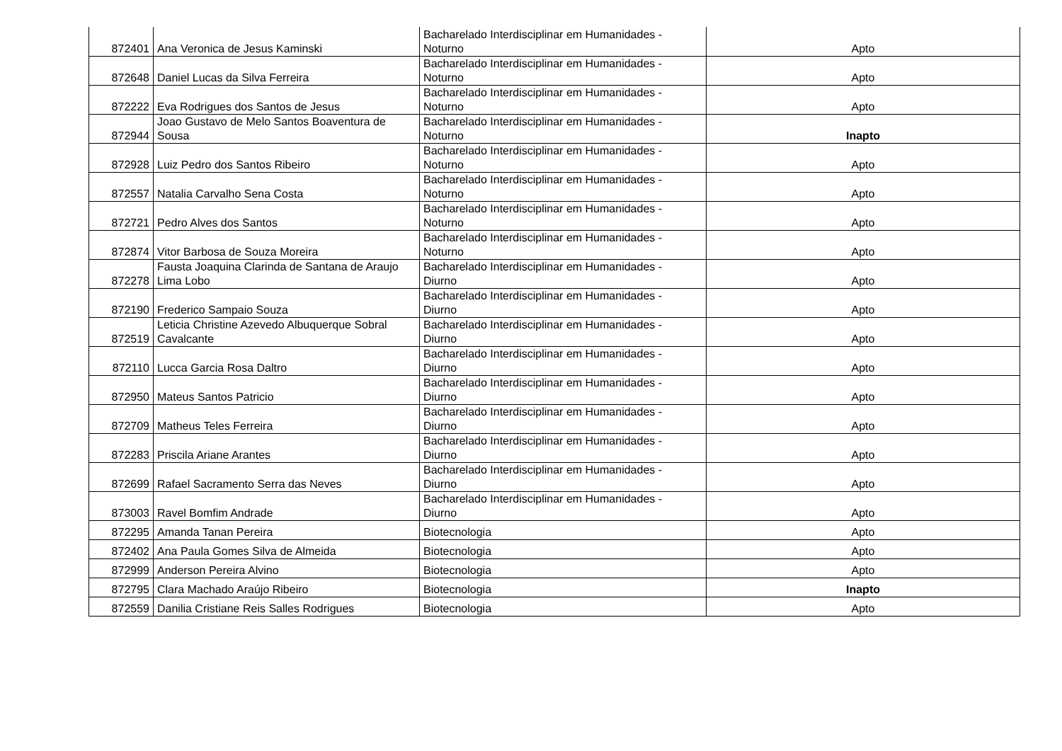| 872401 | Ana Veronica de Jesus Kaminski | Bacharelado Interdisciplinar em Humanidades - Noturno | Apto |
| 872648 | Daniel Lucas da Silva Ferreira | Bacharelado Interdisciplinar em Humanidades - Noturno | Apto |
| 872222 | Eva Rodrigues dos Santos de Jesus | Bacharelado Interdisciplinar em Humanidades - Noturno | Apto |
| 872944 | Joao Gustavo de Melo Santos Boaventura de Sousa | Bacharelado Interdisciplinar em Humanidades - Noturno | Inapto |
| 872928 | Luiz Pedro dos Santos Ribeiro | Bacharelado Interdisciplinar em Humanidades - Noturno | Apto |
| 872557 | Natalia Carvalho Sena Costa | Bacharelado Interdisciplinar em Humanidades - Noturno | Apto |
| 872721 | Pedro Alves dos Santos | Bacharelado Interdisciplinar em Humanidades - Noturno | Apto |
| 872874 | Vitor Barbosa de Souza Moreira | Bacharelado Interdisciplinar em Humanidades - Noturno | Apto |
| 872278 | Fausta Joaquina Clarinda de Santana de Araujo Lima Lobo | Bacharelado Interdisciplinar em Humanidades - Diurno | Apto |
| 872190 | Frederico Sampaio Souza | Bacharelado Interdisciplinar em Humanidades - Diurno | Apto |
| 872519 | Leticia Christine Azevedo Albuquerque Sobral Cavalcante | Bacharelado Interdisciplinar em Humanidades - Diurno | Apto |
| 872110 | Lucca Garcia Rosa Daltro | Bacharelado Interdisciplinar em Humanidades - Diurno | Apto |
| 872950 | Mateus Santos Patricio | Bacharelado Interdisciplinar em Humanidades - Diurno | Apto |
| 872709 | Matheus Teles Ferreira | Bacharelado Interdisciplinar em Humanidades - Diurno | Apto |
| 872283 | Priscila Ariane Arantes | Bacharelado Interdisciplinar em Humanidades - Diurno | Apto |
| 872699 | Rafael Sacramento Serra das Neves | Bacharelado Interdisciplinar em Humanidades - Diurno | Apto |
| 873003 | Ravel Bomfim Andrade | Bacharelado Interdisciplinar em Humanidades - Diurno | Apto |
| 872295 | Amanda Tanan Pereira | Biotecnologia | Apto |
| 872402 | Ana Paula Gomes Silva de Almeida | Biotecnologia | Apto |
| 872999 | Anderson Pereira Alvino | Biotecnologia | Apto |
| 872795 | Clara Machado Araújo Ribeiro | Biotecnologia | Inapto |
| 872559 | Danilia Cristiane Reis Salles Rodrigues | Biotecnologia | Apto |